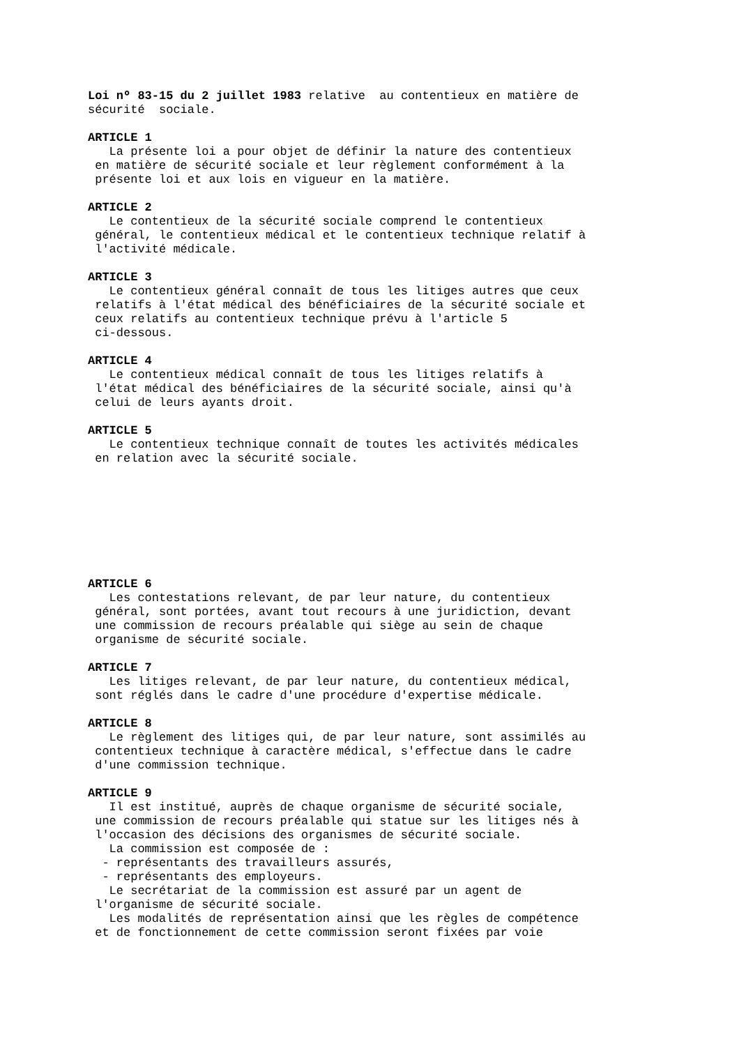Loi nº 83-15 du 2 juillet 1983 relative au contentieux en matière de sécurité sociale.
ARTICLE 1 La présente loi a pour objet de définir la nature des contentieux en matière de sécurité sociale et leur règlement conformément à la présente loi et aux lois en vigueur en la matière.
ARTICLE 2 Le contentieux de la sécurité sociale comprend le contentieux général, le contentieux médical et le contentieux technique relatif à l'activité médicale.
ARTICLE 3 Le contentieux général connaît de tous les litiges autres que ceux relatifs à l'état médical des bénéficiaires de la sécurité sociale et ceux relatifs au contentieux technique prévu à l'article 5 ci-dessous.
ARTICLE 4 Le contentieux médical connaît de tous les litiges relatifs à l'état médical des bénéficiaires de la sécurité sociale, ainsi qu'à celui de leurs ayants droit.
ARTICLE 5 Le contentieux technique connaît de toutes les activités médicales en relation avec la sécurité sociale.
ARTICLE 6 Les contestations relevant, de par leur nature, du contentieux général, sont portées, avant tout recours à une juridiction, devant une commission de recours préalable qui siège au sein de chaque organisme de sécurité sociale.
ARTICLE 7 Les litiges relevant, de par leur nature, du contentieux médical, sont réglés dans le cadre d'une procédure d'expertise médicale.
ARTICLE 8 Le règlement des litiges qui, de par leur nature, sont assimilés au contentieux technique à caractère médical, s'effectue dans le cadre d'une commission technique.
ARTICLE 9 Il est institué, auprès de chaque organisme de sécurité sociale, une commission de recours préalable qui statue sur les litiges nés à l'occasion des décisions des organismes de sécurité sociale. La commission est composée de : - représentants des travailleurs assurés, - représentants des employeurs. Le secrétariat de la commission est assuré par un agent de l'organisme de sécurité sociale. Les modalités de représentation ainsi que les règles de compétence et de fonctionnement de cette commission seront fixées par voie